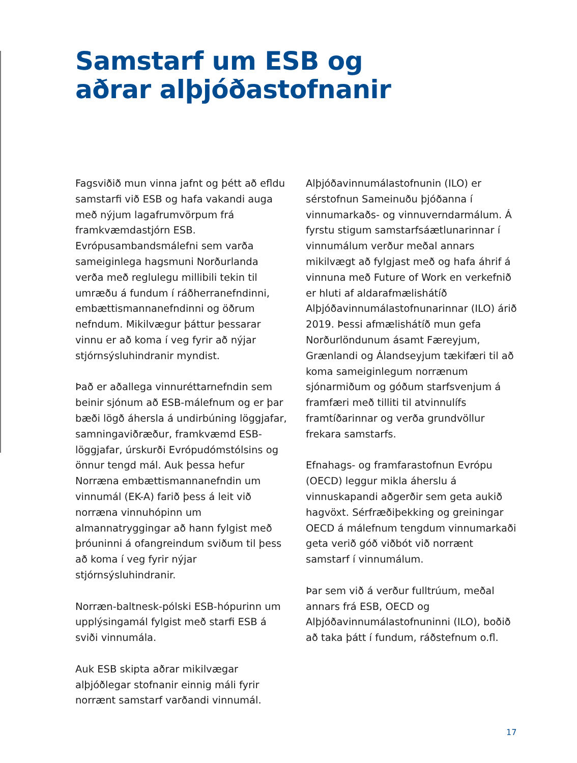Samstarf um ESB og
aðrar alþjóðastofnanir
Fagsviðið mun vinna jafnt og þétt að efldu samstarfi við ESB og hafa vakandi auga með nýjum lagafrumvörpum frá framkvæmdastjórn ESB. Evrópusambandsmálefni sem varða sameiginlega hagsmuni Norðurlanda verða með reglulegu millibili tekin til umræðu á fundum í ráðherranefndinni, embættismannanefndinni og öðrum nefndum. Mikilvægur þáttur þessarar vinnu er að koma í veg fyrir að nýjar stjórnsýsluhindranir myndist.
Það er aðallega vinnuréttarnefndin sem beinir sjónum að ESB-málefnum og er þar bæði lögð áhersla á undirbúning löggjafar, samningaviðræður, framkvæmd ESB-löggjafar, úrskurði Evrópudómstólsins og önnur tengd mál. Auk þessa hefur Norræna embættismannanefndin um vinnumál (EK-A) farið þess á leit við norræna vinnuhópinn um almannatryggingar að hann fylgist með þróuninni á ofangreindum sviðum til þess að koma í veg fyrir nýjar stjórnsýsluhindranir.
Norræn-baltnesk-pólski ESB-hópurinn um upplýsingamál fylgist með starfi ESB á sviði vinnumála.
Auk ESB skipta aðrar mikilvægar alþjóðlegar stofnanir einnig máli fyrir norrænt samstarf varðandi vinnumál.
Alþjóðavinnumálastofnunin (ILO) er sérstofnun Sameinuðu þjóðanna í vinnumarkaðs- og vinnuverndarmálum. Á fyrstu stigum samstarfsáætlunarinnar í vinnumálum verður meðal annars mikilvægt að fylgjast með og hafa áhrif á vinnuna með Future of Work en verkefnið er hluti af aldarafmælishátíð Alþjóðavinnumálastofnunarinnar (ILO) árið 2019. Þessi afmælishátíð mun gefa Norðurlöndunum ásamt Færeyjum, Grænlandi og Álandseyjum tækifæri til að koma sameiginlegum norrænum sjónarmiðum og góðum starfsvenjum á framfæri með tilliti til atvinnulífs framtíðarinnar og verða grundvöllur frekara samstarfs.
Efnahags- og framfarastofnun Evrópu (OECD) leggur mikla áherslu á vinnuskapandi aðgerðir sem geta aukið hagvöxt. Sérfræðiþekking og greiningar OECD á málefnum tengdum vinnumarkaði geta verið góð viðbót við norrænt samstarf í vinnumálum.
Þar sem við á verður fulltrúum, meðal annars frá ESB, OECD og Alþjóðavinnumálastofnuninni (ILO), boðið að taka þátt í fundum, ráðstefnum o.fl.
17